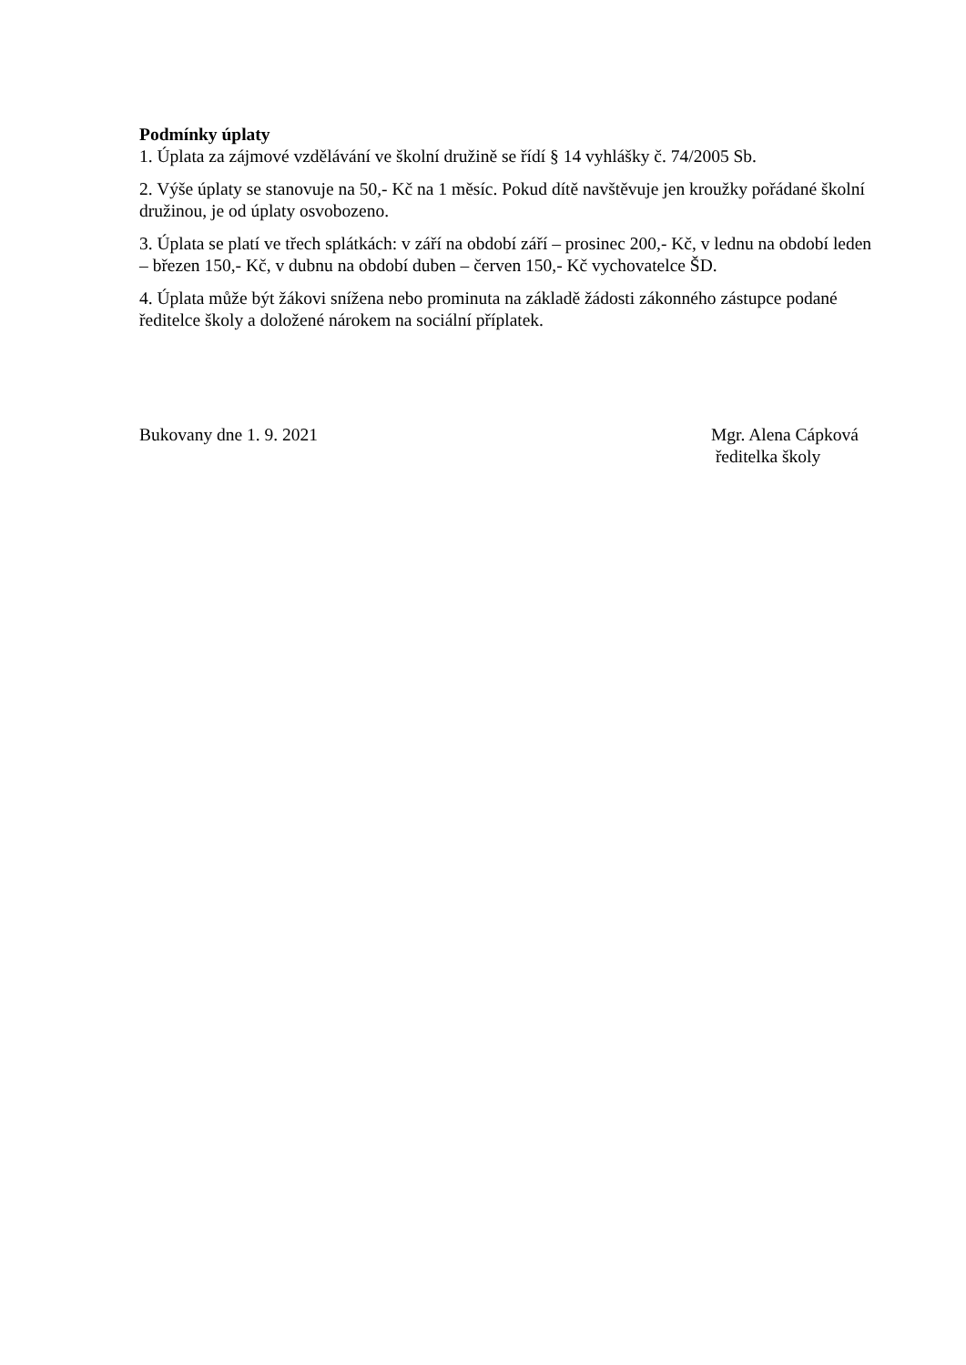Podmínky úplaty
1. Úplata za zájmové vzdělávání ve školní družině se řídí § 14 vyhlášky č. 74/2005 Sb.
2. Výše úplaty se stanovuje na 50,- Kč na 1 měsíc. Pokud dítě navštěvuje jen kroužky pořádané školní družinou, je od úplaty osvobozeno.
3. Úplata se platí ve třech splátkách: v září na období září – prosinec 200,- Kč, v lednu na období leden – březen 150,- Kč, v dubnu na období duben – červen 150,- Kč vychovatelce ŠD.
4. Úplata může být žákovi snížena nebo prominuta na základě žádosti zákonného zástupce podané ředitelce školy a doložené nárokem na sociální příplatek.
Bukovany dne 1. 9. 2021 Mgr. Alena Cápková
ředitelka školy